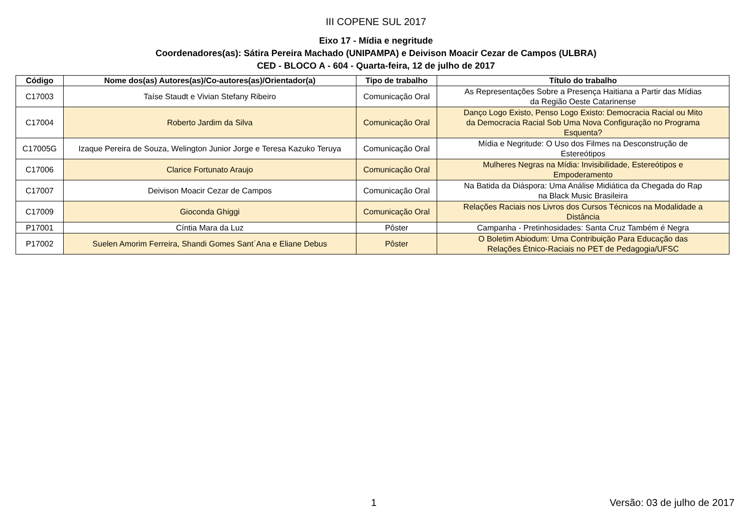III COPENE SUL 2017
Eixo 17 - Mídia e negritude
Coordenadores(as): Sátira Pereira Machado (UNIPAMPA) e Deivison Moacir Cezar de Campos (ULBRA)
CED - BLOCO A - 604 - Quarta-feira, 12 de julho de 2017
| Código | Nome dos(as) Autores(as)/Co-autores(as)/Orientador(a) | Tipo de trabalho | Título do trabalho |
| --- | --- | --- | --- |
| C17003 | Taíse Staudt e Vivian Stefany Ribeiro | Comunicação Oral | As Representações Sobre a Presença Haitiana a Partir das Mídias da Região Oeste Catarinense |
| C17004 | Roberto Jardim da Silva | Comunicação Oral | Danço Logo Existo, Penso Logo Existo: Democracia Racial ou Mito da Democracia Racial Sob Uma Nova Configuração no Programa Esquenta? |
| C17005G | Izaque Pereira de Souza, Welington Junior Jorge e Teresa Kazuko Teruya | Comunicação Oral | Mídia e Negritude: O Uso dos Filmes na Desconstrução de Estereótipos |
| C17006 | Clarice Fortunato Araujo | Comunicação Oral | Mulheres Negras na Mídia: Invisibilidade, Estereótipos e Empoderamento |
| C17007 | Deivison Moacir Cezar de Campos | Comunicação Oral | Na Batida da Diáspora: Uma Análise Midiática da Chegada do Rap na Black Music Brasileira |
| C17009 | Gioconda Ghiggi | Comunicação Oral | Relações Raciais nos Livros dos Cursos Técnicos na Modalidade a Distância |
| P17001 | Cíntia Mara da Luz | Pôster | Campanha - Pretinhosidades: Santa Cruz Também é Negra |
| P17002 | Suelen Amorim Ferreira, Shandi Gomes Sant´Ana e Eliane Debus | Pôster | O Boletim Abiodum: Uma Contribuição Para Educação das Relações Étnico-Raciais no PET de Pedagogia/UFSC |
1 Versão: 03 de julho de 2017